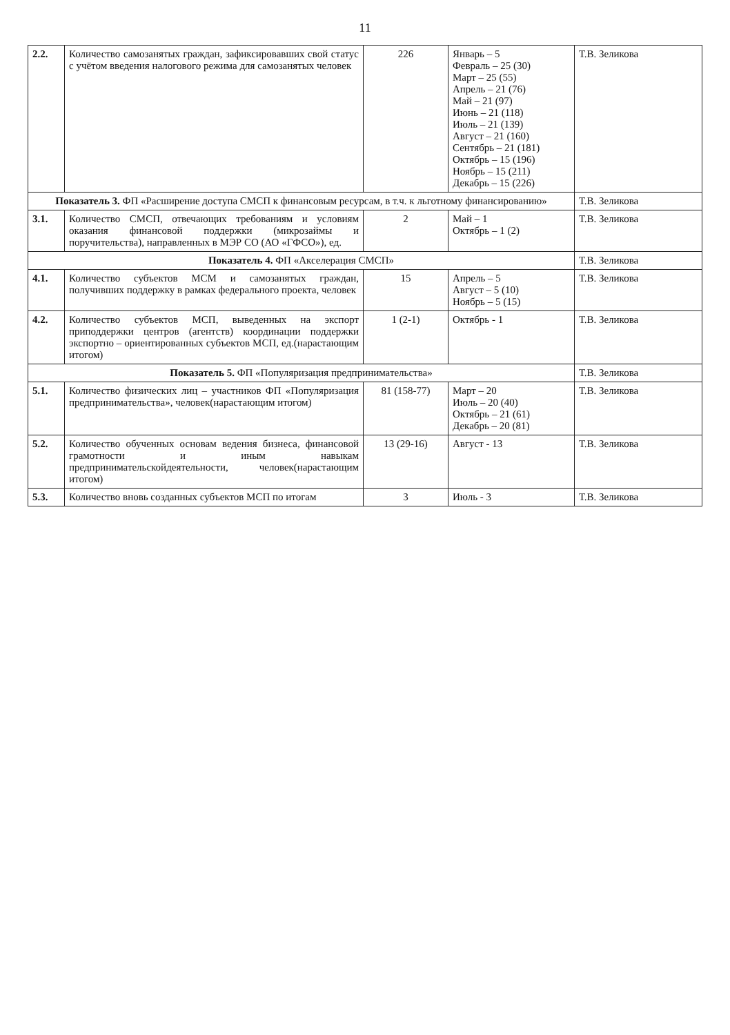11
| 2.2. | Количество самозанятых граждан, зафиксировавших свой статус с учётом введения налогового режима для самозанятых человек | 226 | Январь – 5 Февраль – 25 (30) Март – 25 (55) Апрель – 21 (76) Май – 21 (97) Июнь – 21 (118) Июль – 21 (139) Август – 21 (160) Сентябрь – 21 (181) Октябрь – 15 (196) Ноябрь – 15 (211) Декабрь – 15 (226) | Т.В. Зеликова |
| Показатель 3. ФП «Расширение доступа СМСП к финансовым ресурсам, в т.ч. к льготному финансированию» | | | | Т.В. Зеликова |
| 3.1. | Количество СМСП, отвечающих требованиям и условиям оказания финансовой поддержки (микрозаймы и поручительства), направленных в МЭР СО (АО «ГФСО»), ед. | 2 | Май – 1 Октябрь – 1 (2) | Т.В. Зеликова |
| Показатель 4. ФП «Акселерация СМСП» | | | | Т.В. Зеликова |
| 4.1. | Количество субъектов МСМ и самозанятых граждан, получивших поддержку в рамках федерального проекта, человек | 15 | Апрель – 5 Август – 5 (10) Ноябрь – 5 (15) | Т.В. Зеликова |
| 4.2. | Количество субъектов МСП, выведенных на экспорт приподдержки центров (агентств) координации поддержки экспортно – ориентированных субъектов МСП, ед.(нарастающим итогом) | 1 (2-1) | Октябрь - 1 | Т.В. Зеликова |
| Показатель 5. ФП «Популяризация предпринимательства» | | | | Т.В. Зеликова |
| 5.1. | Количество физических лиц – участников ФП «Популяризация предпринимательства», человек(нарастающим итогом) | 81 (158-77) | Март – 20 Июль – 20 (40) Октябрь – 21 (61) Декабрь – 20 (81) | Т.В. Зеликова |
| 5.2. | Количество обученных основам ведения бизнеса, финансовой грамотности и иным навыкам предпринимательскойдеятельности, человек(нарастающим итогом) | 13 (29-16) | Август - 13 | Т.В. Зеликова |
| 5.3. | Количество вновь созданных субъектов МСП по итогам | 3 | Июль - 3 | Т.В. Зеликова |